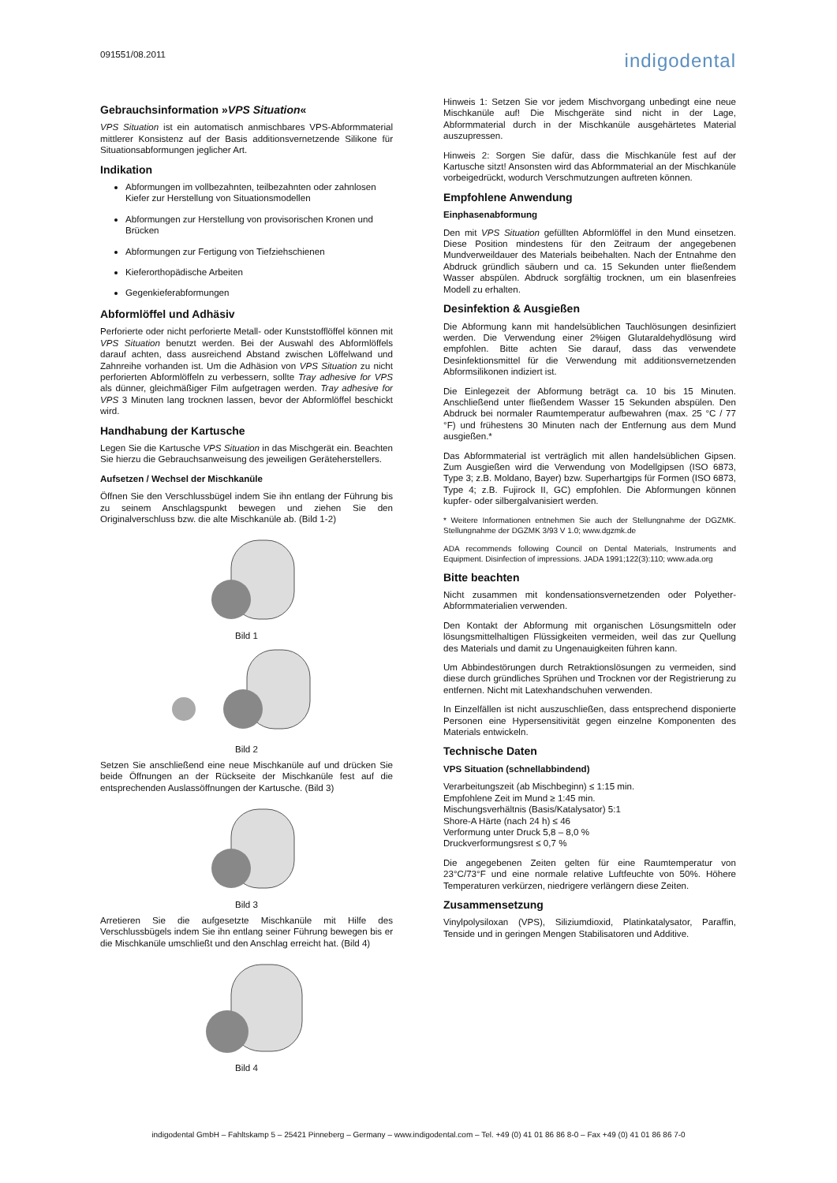091551/08.2011
indigodental
Gebrauchsinformation »VPS Situation«
VPS Situation ist ein automatisch anmischbares VPS-Abformmaterial mittlerer Konsistenz auf der Basis additionsvernetzende Silikone für Situationsabformungen jeglicher Art.
Indikation
Abformungen im vollbezahnten, teilbezahnten oder zahnlosen Kiefer zur Herstellung von Situationsmodellen
Abformungen zur Herstellung von provisorischen Kronen und Brücken
Abformungen zur Fertigung von Tiefziehschienen
Kieferorthopädische Arbeiten
Gegenkieferabformungen
Abformlöffel und Adhäsiv
Perforierte oder nicht perforierte Metall- oder Kunststofflöffel können mit VPS Situation benutzt werden. Bei der Auswahl des Abformlöffels darauf achten, dass ausreichend Abstand zwischen Löffelwand und Zahnreihe vorhanden ist. Um die Adhäsion von VPS Situation zu nicht perforierten Abformlöffeln zu verbessern, sollte Tray adhesive for VPS als dünner, gleichmäßiger Film aufgetragen werden. Tray adhesive for VPS 3 Minuten lang trocknen lassen, bevor der Abformlöffel beschickt wird.
Handhabung der Kartusche
Legen Sie die Kartusche VPS Situation in das Mischgerät ein. Beachten Sie hierzu die Gebrauchsanweisung des jeweiligen Geräteherstellers.
Aufsetzen / Wechsel der Mischkanüle
Öffnen Sie den Verschlussbügel indem Sie ihn entlang der Führung bis zu seinem Anschlagspunkt bewegen und ziehen Sie den Originalverschluss bzw. die alte Mischkanüle ab. (Bild 1-2)
Bild 1
Bild 2
Setzen Sie anschließend eine neue Mischkanüle auf und drücken Sie beide Öffnungen an der Rückseite der Mischkanüle fest auf die entsprechenden Auslassöffnungen der Kartusche. (Bild 3)
Bild 3
Arretieren Sie die aufgesetzte Mischkanüle mit Hilfe des Verschlussbügels indem Sie ihn entlang seiner Führung bewegen bis er die Mischkanüle umschließt und den Anschlag erreicht hat. (Bild 4)
Bild 4
Hinweis 1: Setzen Sie vor jedem Mischvorgang unbedingt eine neue Mischkanüle auf! Die Mischgeräte sind nicht in der Lage, Abformmaterial durch in der Mischkanüle ausgehärtetes Material auszupressen.
Hinweis 2: Sorgen Sie dafür, dass die Mischkanüle fest auf der Kartusche sitzt! Ansonsten wird das Abformmaterial an der Mischkanüle vorbeigedrückt, wodurch Verschmutzungen auftreten können.
Empfohlene Anwendung
Einphasenabformung
Den mit VPS Situation gefüllten Abformlöffel in den Mund einsetzen. Diese Position mindestens für den Zeitraum der angegebenen Mundverweildauer des Materials beibehalten. Nach der Entnahme den Abdruck gründlich säubern und ca. 15 Sekunden unter fließendem Wasser abspülen. Abdruck sorgfältig trocknen, um ein blasenfreies Modell zu erhalten.
Desinfektion & Ausgießen
Die Abformung kann mit handelsüblichen Tauchlösungen desinfiziert werden. Die Verwendung einer 2%igen Glutaraldehydlösung wird empfohlen. Bitte achten Sie darauf, dass das verwendete Desinfektionsmittel für die Verwendung mit additionsvernetzenden Abformsilikonen indiziert ist.
Die Einlegezeit der Abformung beträgt ca. 10 bis 15 Minuten. Anschließend unter fließendem Wasser 15 Sekunden abspülen. Den Abdruck bei normaler Raumtemperatur aufbewahren (max. 25 °C / 77 °F) und frühestens 30 Minuten nach der Entfernung aus dem Mund ausgießen.*
Das Abformmaterial ist verträglich mit allen handelsüblichen Gipsen. Zum Ausgießen wird die Verwendung von Modellgipsen (ISO 6873, Type 3; z.B. Moldano, Bayer) bzw. Superhartgips für Formen (ISO 6873, Type 4; z.B. Fujirock II, GC) empfohlen. Die Abformungen können kupfer- oder silbergalvanisiert werden.
* Weitere Informationen entnehmen Sie auch der Stellungnahme der DGZMK. Stellungnahme der DGZMK 3/93 V 1.0; www.dgzmk.de
ADA recommends following Council on Dental Materials, Instruments and Equipment. Disinfection of impressions. JADA 1991;122(3):110; www.ada.org
Bitte beachten
Nicht zusammen mit kondensationsvernetzenden oder Polyether-Abformmaterialien verwenden.
Den Kontakt der Abformung mit organischen Lösungsmitteln oder lösungsmittelhaltigen Flüssigkeiten vermeiden, weil das zur Quellung des Materials und damit zu Ungenauigkeiten führen kann.
Um Abbindestörungen durch Retraktionslösungen zu vermeiden, sind diese durch gründliches Sprühen und Trocknen vor der Registrierung zu entfernen. Nicht mit Latexhandschuhen verwenden.
In Einzelfällen ist nicht auszuschließen, dass entsprechend disponierte Personen eine Hypersensitivität gegen einzelne Komponenten des Materials entwickeln.
Technische Daten
VPS Situation (schnellabbindend)
Verarbeitungszeit (ab Mischbeginn) ≤ 1:15 min.
Empfohlene Zeit im Mund ≥ 1:45 min.
Mischungsverhältnis (Basis/Katalysator) 5:1
Shore-A Härte (nach 24 h) ≤ 46
Verformung unter Druck 5,8 – 8,0 %
Druckverformungsrest ≤ 0,7 %
Die angegebenen Zeiten gelten für eine Raumtemperatur von 23°C/73°F und eine normale relative Luftfeuchte von 50%. Höhere Temperaturen verkürzen, niedrigere verlängern diese Zeiten.
Zusammensetzung
Vinylpolysiloxan (VPS), Siliziumdioxid, Platinkatalysator, Paraffin, Tenside und in geringen Mengen Stabilisatoren und Additive.
indigodental GmbH – Fahltskamp 5 – 25421 Pinneberg – Germany – www.indigodental.com – Tel. +49 (0) 41 01 86 86 8-0 – Fax +49 (0) 41 01 86 86 7-0